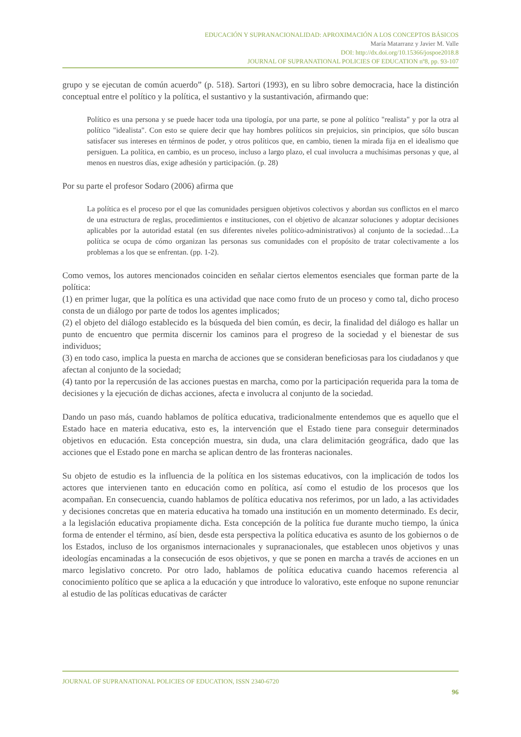EDUCACIÓN Y SUPRANACIONALIDAD: APROXIMACIÓN A LOS CONCEPTOS BÁSICOS
María Matarranz y Javier M. Valle
DOI: http://dx.doi.org/10.15366/jospoe2018.8
JOURNAL OF SUPRANATIONAL POLICIES OF EDUCATION nº8, pp. 93-107
grupo y se ejecutan de común acuerdo” (p. 518). Sartori (1993), en su libro sobre democracia, hace la distinción conceptual entre el político y la política, el sustantivo y la sustantivación, afirmando que:
Político es una persona y se puede hacer toda una tipología, por una parte, se pone al político "realista" y por la otra al político "idealista". Con esto se quiere decir que hay hombres políticos sin prejuicios, sin principios, que sólo buscan satisfacer sus intereses en términos de poder, y otros políticos que, en cambio, tienen la mirada fija en el idealismo que persiguen. La política, en cambio, es un proceso, incluso a largo plazo, el cual involucra a muchísimas personas y que, al menos en nuestros días, exige adhesión y participación. (p. 28)
Por su parte el profesor Sodaro (2006) afirma que
La política es el proceso por el que las comunidades persiguen objetivos colectivos y abordan sus conflictos en el marco de una estructura de reglas, procedimientos e instituciones, con el objetivo de alcanzar soluciones y adoptar decisiones aplicables por la autoridad estatal (en sus diferentes niveles político-administrativos) al conjunto de la sociedad…La política se ocupa de cómo organizan las personas sus comunidades con el propósito de tratar colectivamente a los problemas a los que se enfrentan. (pp. 1-2).
Como vemos, los autores mencionados coinciden en señalar ciertos elementos esenciales que forman parte de la política:
(1) en primer lugar, que la política es una actividad que nace como fruto de un proceso y como tal, dicho proceso consta de un diálogo por parte de todos los agentes implicados;
(2) el objeto del diálogo establecido es la búsqueda del bien común, es decir, la finalidad del diálogo es hallar un punto de encuentro que permita discernir los caminos para el progreso de la sociedad y el bienestar de sus individuos;
(3) en todo caso, implica la puesta en marcha de acciones que se consideran beneficiosas para los ciudadanos y que afectan al conjunto de la sociedad;
(4) tanto por la repercusión de las acciones puestas en marcha, como por la participación requerida para la toma de decisiones y la ejecución de dichas acciones, afecta e involucra al conjunto de la sociedad.
Dando un paso más, cuando hablamos de política educativa, tradicionalmente entendemos que es aquello que el Estado hace en materia educativa, esto es, la intervención que el Estado tiene para conseguir determinados objetivos en educación. Esta concepción muestra, sin duda, una clara delimitación geográfica, dado que las acciones que el Estado pone en marcha se aplican dentro de las fronteras nacionales.
Su objeto de estudio es la influencia de la política en los sistemas educativos, con la implicación de todos los actores que intervienen tanto en educación como en política, así como el estudio de los procesos que los acompañan. En consecuencia, cuando hablamos de política educativa nos referimos, por un lado, a las actividades y decisiones concretas que en materia educativa ha tomado una institución en un momento determinado. Es decir, a la legislación educativa propiamente dicha. Esta concepción de la política fue durante mucho tiempo, la única forma de entender el término, así bien, desde esta perspectiva la política educativa es asunto de los gobiernos o de los Estados, incluso de los organismos internacionales y supranacionales, que establecen unos objetivos y unas ideologías encaminadas a la consecución de esos objetivos, y que se ponen en marcha a través de acciones en un marco legislativo concreto. Por otro lado, hablamos de política educativa cuando hacemos referencia al conocimiento político que se aplica a la educación y que introduce lo valorativo, este enfoque no supone renunciar al estudio de las políticas educativas de carácter
JOURNAL OF SUPRANATIONAL POLICIES OF EDUCATION, ISSN 2340-6720
96